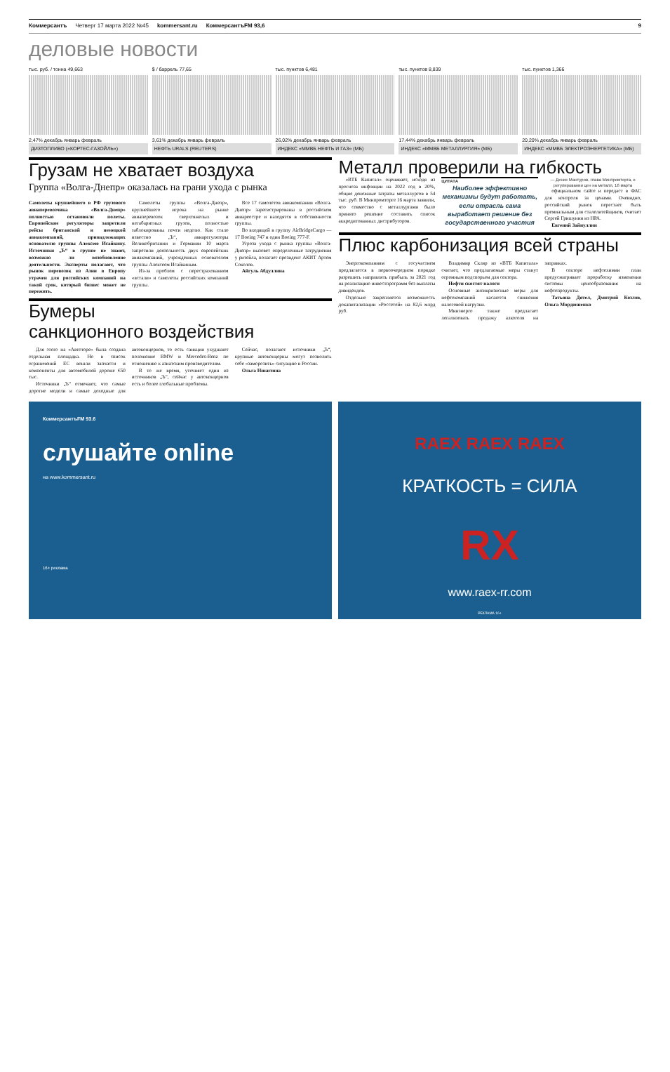Коммерсантъ Четверг 17 марта 2022 №45 kommersant.ru КоммерсантъFM 93,6 9
деловые новости
тыс. руб. / тонна 49,663
2,47% декабрь январь февраль
ДИЗТОПЛИВО («КОРТЕС-ГАЗОЙЛЬ»)
$ / баррель 77,65
3,61% декабрь январь февраль
НЕФТЬ URALS (REUTERS)
тыс. пунктов 6,481
26,02% декабрь январь февраль
ИНДЕКС «ММВБ НЕФТЬ И ГАЗ» (МБ)
тыс. пунктов 8,839
17,44% декабрь январь февраль
ИНДЕКС «ММВБ МЕТАЛЛУРГИЯ» (МБ)
тыс. пунктов 1,366
20,20% декабрь январь февраль
ИНДЕКС «ММВБ ЭЛЕКТРОЭНЕРГЕТИКА» (МБ)
Грузам не хватает воздуха
Группа «Волга-Днепр» оказалась на грани ухода с рынка
Самолеты крупнейшего в РФ грузового авиаперевозчика «Волга-Днепр» полностью остановили полеты. Европейские регуляторы запретили рейсы британской и немецкой авиакомпаний, принадлежащих основателю группы Алексею Исайкину. Источники „Ъ“ в группе не знают, возможно ли возобновление деятельности. Эксперты полагают, что рынок перевозок из Азии в Европу утрачен для российских компаний на такой срок, который бизнес может не пережить.
Самолеты группы «Волга-Днепр», крупнейшего игрока на рынке авиаперевозок сверхтяжелых и негабаритных грузов, полностью заблокированы почти неделю. Как стало известно „Ъ“, авиарегуляторы Великобритании и Германии 10 марта запретили деятельность двух европейских авиакомпаний, учрежденных основателем группы Алексеем Исайкиным.
Из-за проблем с перестрахованием «встали» и самолеты российских компаний группы.
Все 17 самолетов авиакомпании «Волга-Днепр» зарегистрированы в российском авиареестре и находятся в собственности группы.
Во входящей в группу AirBridgeCargo — 17 Boeing 747 и один Boeing 777-F.
Угроза ухода с рынка группы «Волга-Днепр» вызовет определенные затруднения у ритейла, полагает президент АКИТ Артем Соколов.
Айгуль Абдуллина
Бумеры
санкционного воздействия
Для этого на «Автоторе» была создана отдельная площадка. Но в список ограничений ЕС вошли запчасти и компоненты для автомобилей дороже €50 тыс.
Источники „Ъ“ отмечают, что самые дорогие модели и самые доходные для автоконцернов, то есть санкции ухудшают положение BMW и Mercedes-Benz по отношению к азиатским производителям.
В то же время, уточняет один из источников „Ъ“, сейчас у автоконцернов есть и более глобальные проблемы.
Сейчас, полагают источники „Ъ“, крупные автоконцерны могут позволить себе «заморозить» ситуацию в России.
Ольга Никитина
Металл проверили на гибкость
«ВТБ Капитал» оценивает, исходя из прогноза инфляции на 2022 год в 20%, общие денежные затраты металлургов в 54 тыс. руб. В Минпромторге 16 марта заявили, что совместно с металлургами было принято решение составить список аккредитованных дистрибуторов.
ЦИТАТА
Наиболее эффективно механизмы будут работать, если отрасль сама выработает решение без государственного участия
— Денис Мантуров, глава Минпромторга, о регулировании цен на металл, 16 марта
официальном сайте и передаст в ФАС для контроля за ценами. Очевидно, российский рынок перестает быть премиальным для сталелитейщиков, считает Сергей Гришунин из НРА.
Евгений Зайнуллин
Плюс карбонизация всей страны
Энергокомпаниям с госучастием предлагается в первоочередном порядке разрешить направлять прибыль за 2021 год на реализацию инвестпрограмм без выплаты дивидендов.
Отдельно закрепляется возможность докапитализации «Россетей» на 82,6 млрд руб.
Владимир Скляр из «ВТБ Капитала» считает, что предлагаемые меры станут огромным подспорьем для сектора.
Нефти скостят налоги
Основные антикризисные меры для нефтекомпаний касаются снижения налоговой нагрузки.
Минэнерго также предлагает легализовать продажу алкоголя на заправках.
В секторе нефтехимии план предусматривает проработку изменения системы ценообразования на нефтепродукты.
Татьяна Дятел, Дмитрий Козлов, Ольга Мордюшенко
КоммерсантъFM 93.6
слушайте online
на www.kommersant.ru
16+ реклама
RAEX RAEX RAEX
КРАТКОСТЬ = СИЛА
RX
www.raex-rr.com
РЕКЛАМА 16+